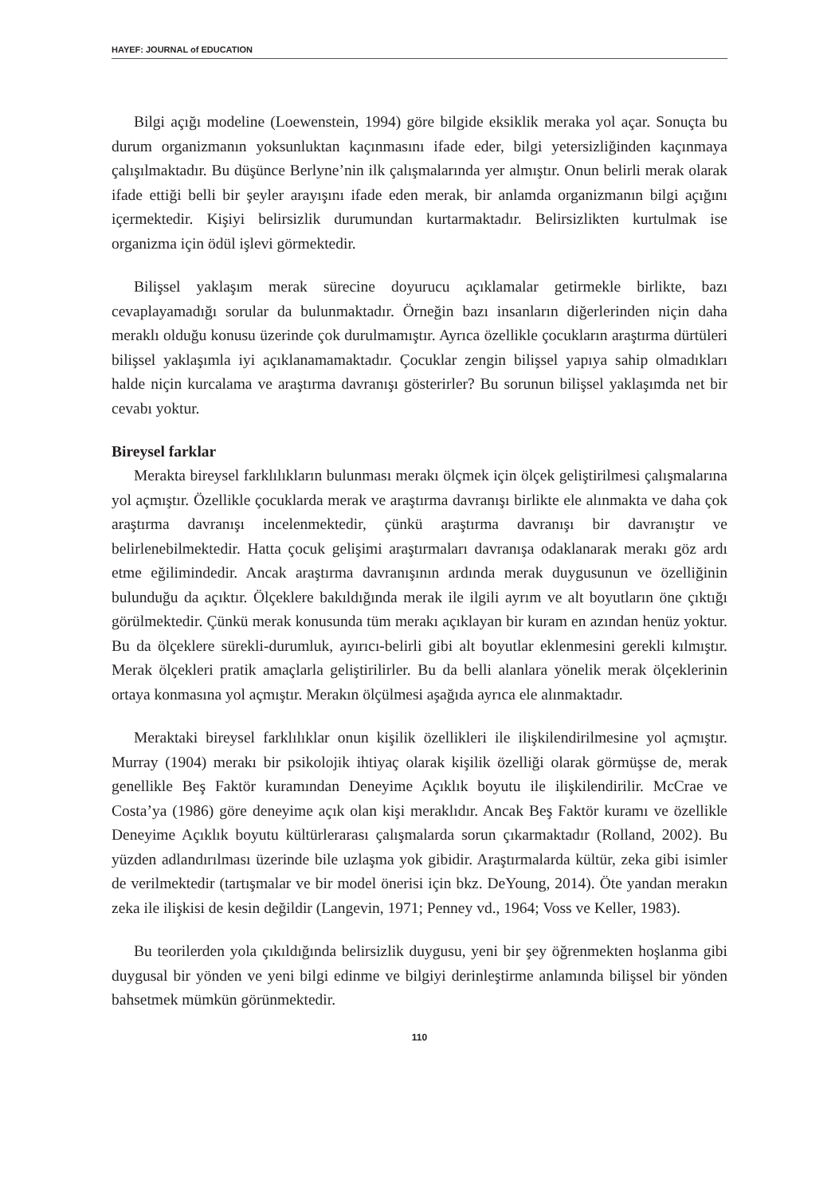HAYEF: JOURNAL of EDUCATION
Bilgi açığı modeline (Loewenstein, 1994) göre bilgide eksiklik meraka yol açar. Sonuçta bu durum organizmanın yoksunluktan kaçınmasını ifade eder, bilgi yetersizliğinden kaçınmaya çalışılmaktadır. Bu düşünce Berlyne’nin ilk çalışmalarında yer almıştır. Onun belirli merak olarak ifade ettiği belli bir şeyler arayışını ifade eden merak, bir anlamda organizmanın bilgi açığını içermektedir. Kişiyi belirsizlik durumundan kurtarmaktadır. Belirsizlikten kurtulmak ise organizma için ödül işlevi görmektedir.
Bilişsel yaklaşım merak sürecine doyurucu açıklamalar getirmekle birlikte, bazı cevaplayamadığı sorular da bulunmaktadır. Örneğin bazı insanların diğerlerinden niçin daha meraklı olduğu konusu üzerinde çok durulmamıştır. Ayrıca özellikle çocukların araştırma dürtüleri bilişsel yaklaşımla iyi açıklanamamaktadır. Çocuklar zengin bilişsel yapıya sahip olmadıkları halde niçin kurcalama ve araştırma davranışı gösterirler? Bu sorunun bilişsel yaklaşımda net bir cevabı yoktur.
Bireysel farklar
Merakta bireysel farklılıkların bulunması merakı ölçmek için ölçek geliştirilmesi çalışmalarına yol açmıştır. Özellikle çocuklarda merak ve araştırma davranışı birlikte ele alınmakta ve daha çok araştırma davranışı incelenmektedir, çünkü araştırma davranışı bir davranıştır ve belirlenebilmektedir. Hatta çocuk gelişimi araştırmaları davranışa odaklanarak merakı göz ardı etme eğilimindedir. Ancak araştırma davranışının ardında merak duygusunun ve özelliğinin bulunduğu da açıktır. Ölçeklere bakıldığında merak ile ilgili ayrım ve alt boyutların öne çıktığı görülmektedir. Çünkü merak konusunda tüm merakı açıklayan bir kuram en azından henüz yoktur. Bu da ölçeklere sürekli-durumluk, ayırıcı-belirli gibi alt boyutlar eklenmesini gerekli kılmıştır. Merak ölçekleri pratik amaçlarla geliştirilirler. Bu da belli alanlara yönelik merak ölçeklerinin ortaya konmasına yol açmıştır. Merakın ölçülmesi aşağıda ayrıca ele alınmaktadır.
Meraktaki bireysel farklılıklar onun kişilik özellikleri ile ilişkilendirilmesine yol açmıştır. Murray (1904) merakı bir psikolojik ihtiyaç olarak kişilik özelliği olarak görmüşse de, merak genellikle Beş Faktör kuramından Deneyime Açıklık boyutu ile ilişkilendirilir. McCrae ve Costa’ya (1986) göre deneyime açık olan kişi meraklıdır. Ancak Beş Faktör kuramı ve özellikle Deneyime Açıklık boyutu kültürlerarası çalışmalarda sorun çıkarmaktadır (Rolland, 2002). Bu yüzden adlandırılması üzerinde bile uzlaşma yok gibidir. Araştırmalarda kültür, zeka gibi isimler de verilmektedir (tartışmalar ve bir model önerisi için bkz. DeYoung, 2014). Öte yandan merakın zeka ile ilişkisi de kesin değildir (Langevin, 1971; Penney vd., 1964; Voss ve Keller, 1983).
Bu teorilerden yola çıkıldığında belirsizlik duygusu, yeni bir şey öğrenmekten hoşlanma gibi duygusal bir yönden ve yeni bilgi edinme ve bilgiyi derinleştirme anlamında bilişsel bir yönden bahsetmek mümkün görünmektedir.
110